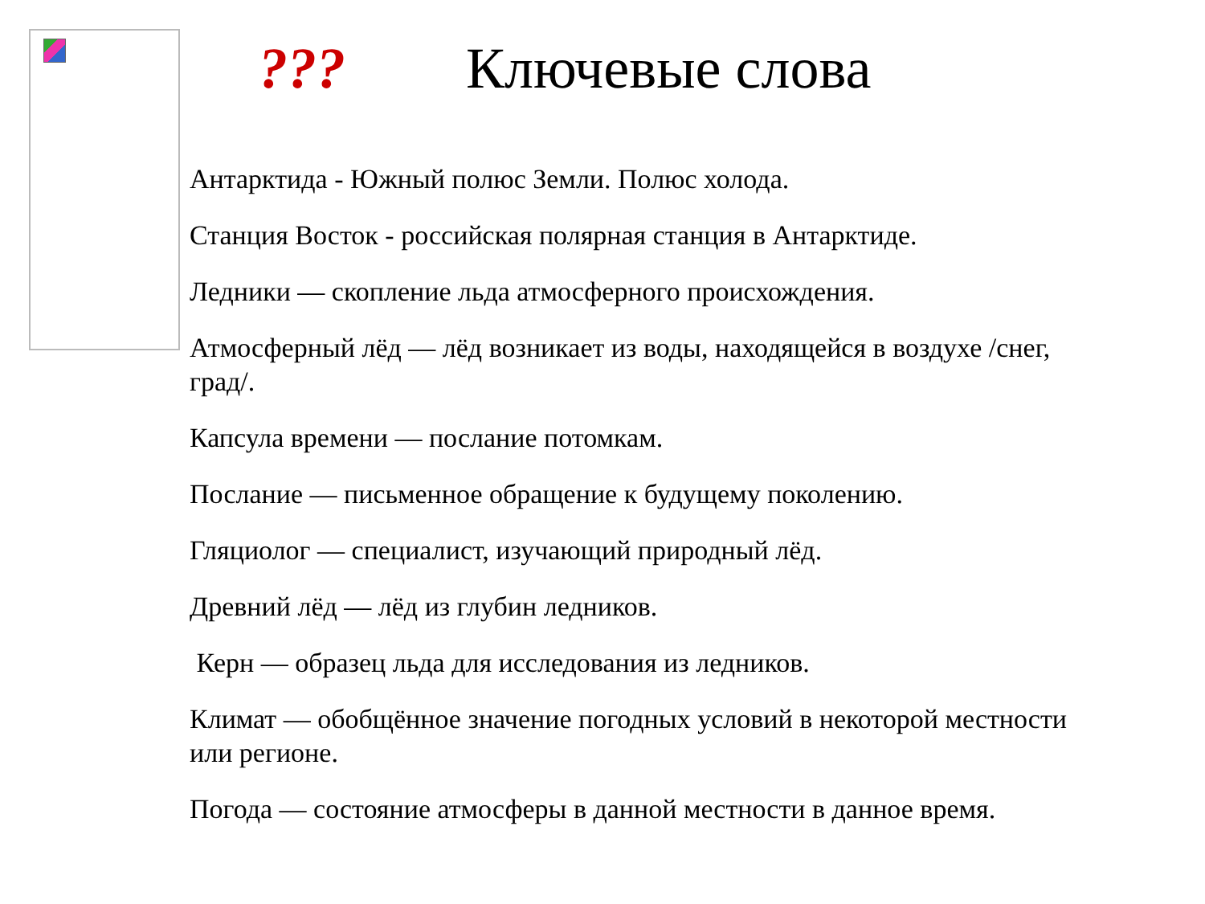??? Ключевые слова
Антарктида - Южный полюс Земли. Полюс холода.
Станция Восток - российская полярная станция в Антарктиде.
Ледники — скопление льда атмосферного происхождения.
Атмосферный лёд — лёд возникает из воды, находящейся в воздухе /снег, град/.
Капсула времени — послание потомкам.
Послание — письменное обращение к будущему поколению.
Гляциолог — специалист, изучающий природный лёд.
Древний лёд — лёд из глубин ледников.
Керн — образец льда для исследования из ледников.
Климат — обобщённое значение погодных условий в некоторой местности или регионе.
Погода — состояние атмосферы в данной местности в данное время.